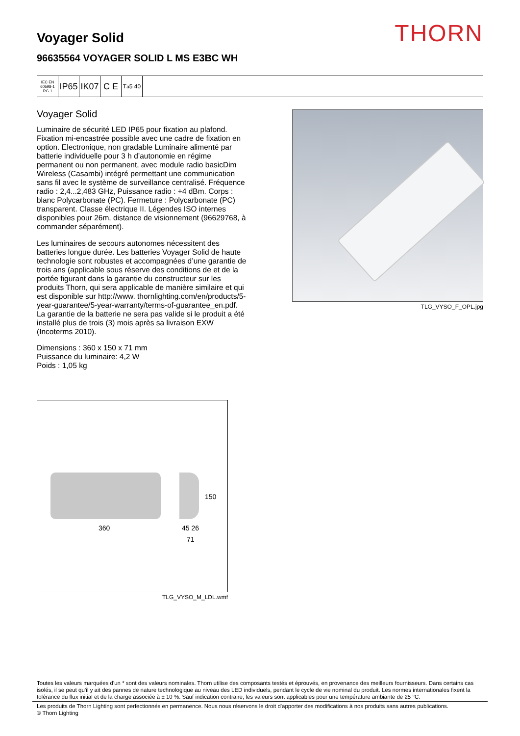THORN
Voyager Solid
96635564 VOYAGER SOLID L MS E3BC WH
IEC EN 60598-1 RG 1
IP65
IK07
C E
T<sub>a</sub> 5 40
Voyager Solid
Luminaire de sécurité LED IP65 pour fixation au plafond. Fixation mi-encastrée possible avec une cadre de fixation en option. Electronique, non gradable Luminaire alimenté par batterie individuelle pour 3 h d’autonomie en régime permanent ou non permanent, avec module radio basicDim Wireless (Casambi) intégré permettant une communication sans fil avec le système de surveillance centralisé. Fréquence radio : 2,4...2,483 GHz, Puissance radio : +4 dBm. Corps : blanc Polycarbonate (PC). Fermeture : Polycarbonate (PC) transparent. Classe électrique II. Légendes ISO internes disponibles pour 26m, distance de visionnement (96629768, à commander séparément).
Les luminaires de secours autonomes nécessitent des batteries longue durée. Les batteries Voyager Solid de haute technologie sont robustes et accompagnées d’une garantie de trois ans (applicable sous réserve des conditions de et de la portée figurant dans la garantie du constructeur sur les produits Thorn, qui sera applicable de manière similaire et qui est disponible sur http://www. thornlighting.com/en/products/5-year-guarantee/5-year-warranty/terms-of-guarantee_en.pdf. La garantie de la batterie ne sera pas valide si le produit a été installé plus de trois (3) mois après sa livraison EXW (Incoterms 2010).
Dimensions : 360 x 150 x 71 mm
Puissance du luminaire: 4,2 W
Poids : 1,05 kg
TLG_VYSO_F_OPL.jpg
360
150
45 26
71
TLG_VYSO_M_LDL.wmf
Toutes les valeurs marquées d'un * sont des valeurs nominales. Thorn utilise des composants testés et éprouvés, en provenance des meilleurs fournisseurs. Dans certains cas isolés, il se peut qu’il y ait des pannes de nature technologique au niveau des LED individuels, pendant le cycle de vie nominal du produit. Les normes internationales fixent la tolérance du flux initial et de la charge associée à ± 10 %. Sauf indication contraire, les valeurs sont applicables pour une température ambiante de 25 °C.
Les produits de Thorn Lighting sont perfectionnés en permanence. Nous nous réservons le droit d'apporter des modifications à nos produits sans autres publications.
© Thorn Lighting